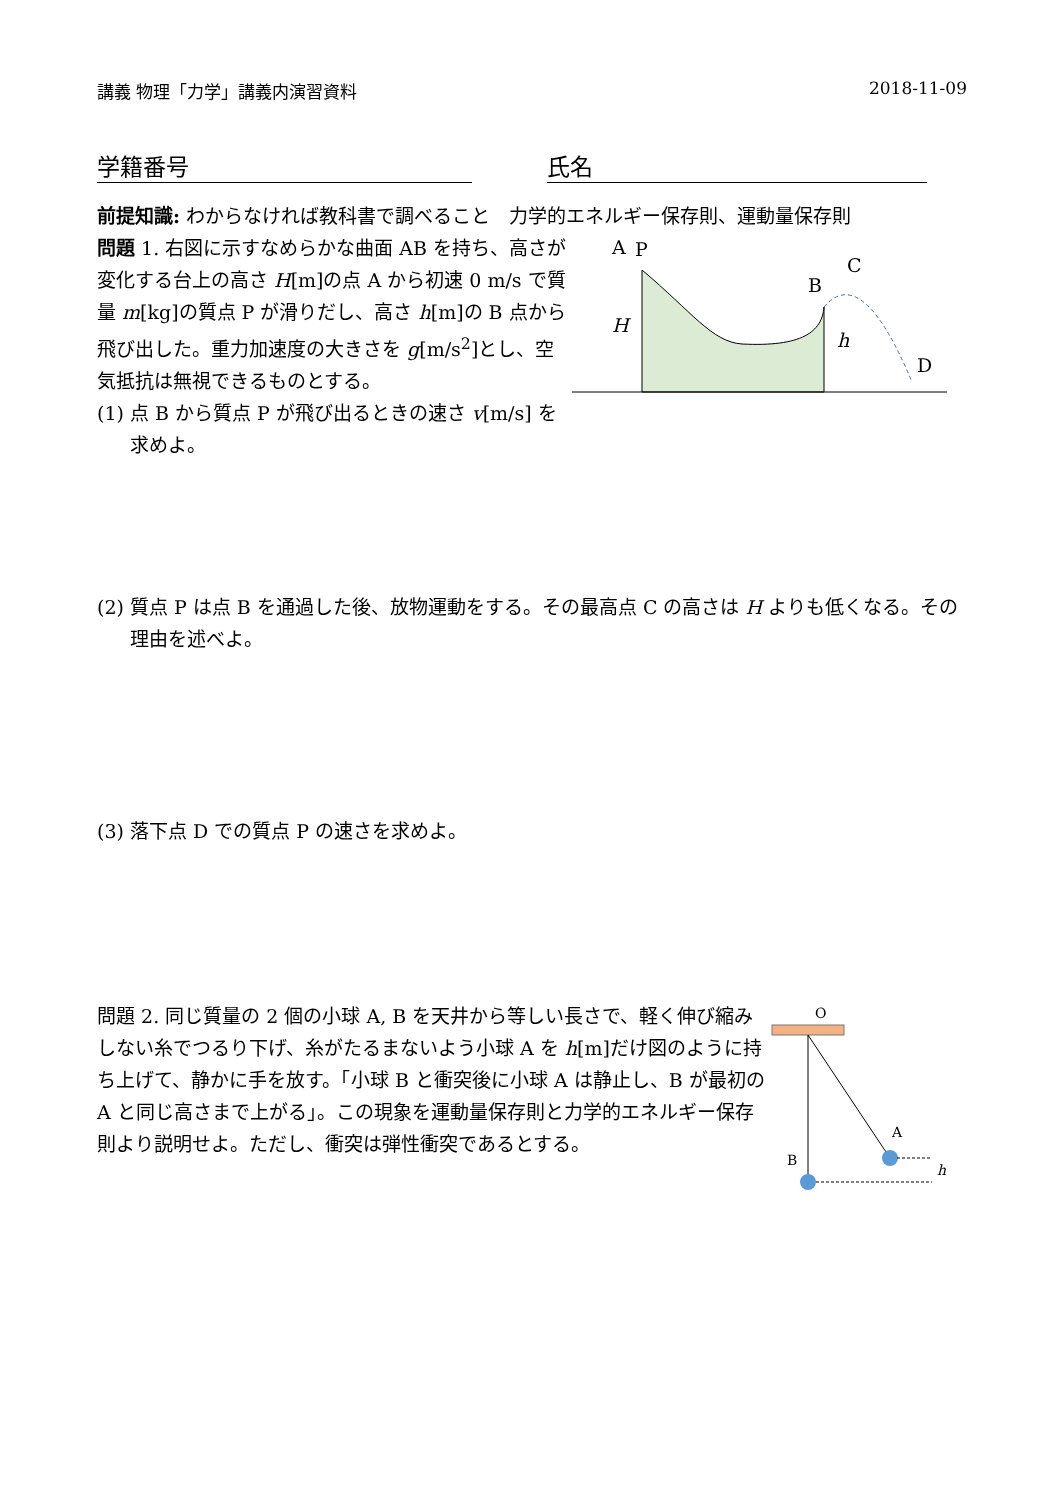講義 物理「力学」講義内演習資料 2018-11-09
学籍番号 氏名
前提知識: わからなければ教科書で調べること　力学的エネルギー保存則、運動量保存則
問題 1. 右図に示すなめらかな曲面 AB を持ち、高さが変化する台上の高さ H[m]の点 A から初速 0 m/s で質量 m[kg]の質点 P が滑りだし、高さ h[m]の B 点から飛び出した。重力加速度の大きさを g[m/s<sup>2</sup>]とし、空気抵抗は無視できるものとする。
(1) 点 B から質点 P が飛び出るときの速さ v[m/s] を求めよ。
A
P
C
B
D
H
h
(2) 質点 P は点 B を通過した後、放物運動をする。その最高点 C の高さは H よりも低くなる。その理由を述べよ。
(3) 落下点 D での質点 P の速さを求めよ。
問題 2. 同じ質量の 2 個の小球 A, B を天井から等しい長さで、軽く伸び縮みしない糸でつるり下げ、糸がたるまないよう小球 A を h[m]だけ図のように持ち上げて、静かに手を放す。「小球 B と衝突後に小球 A は静止し、B が最初の A と同じ高さまで上がる」。この現象を運動量保存則と力学的エネルギー保存則より説明せよ。ただし、衝突は弾性衝突であるとする。
O
A
B
h